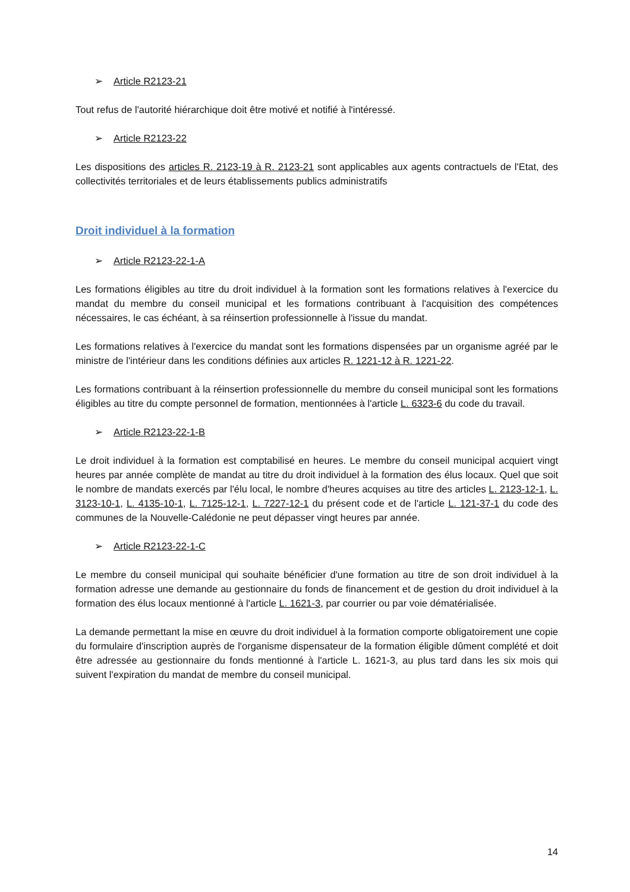➢ Article R2123-21
Tout refus de l'autorité hiérarchique doit être motivé et notifié à l'intéressé.
➢ Article R2123-22
Les dispositions des articles R. 2123-19 à R. 2123-21 sont applicables aux agents contractuels de l'Etat, des collectivités territoriales et de leurs établissements publics administratifs
Droit individuel à la formation
➢ Article R2123-22-1-A
Les formations éligibles au titre du droit individuel à la formation sont les formations relatives à l'exercice du mandat du membre du conseil municipal et les formations contribuant à l'acquisition des compétences nécessaires, le cas échéant, à sa réinsertion professionnelle à l'issue du mandat.
Les formations relatives à l'exercice du mandat sont les formations dispensées par un organisme agréé par le ministre de l'intérieur dans les conditions définies aux articles R. 1221-12 à R. 1221-22.
Les formations contribuant à la réinsertion professionnelle du membre du conseil municipal sont les formations éligibles au titre du compte personnel de formation, mentionnées à l'article L. 6323-6 du code du travail.
➢ Article R2123-22-1-B
Le droit individuel à la formation est comptabilisé en heures. Le membre du conseil municipal acquiert vingt heures par année complète de mandat au titre du droit individuel à la formation des élus locaux. Quel que soit le nombre de mandats exercés par l'élu local, le nombre d'heures acquises au titre des articles L. 2123-12-1, L. 3123-10-1, L. 4135-10-1, L. 7125-12-1, L. 7227-12-1 du présent code et de l'article L. 121-37-1 du code des communes de la Nouvelle-Calédonie ne peut dépasser vingt heures par année.
➢ Article R2123-22-1-C
Le membre du conseil municipal qui souhaite bénéficier d'une formation au titre de son droit individuel à la formation adresse une demande au gestionnaire du fonds de financement et de gestion du droit individuel à la formation des élus locaux mentionné à l'article L. 1621-3, par courrier ou par voie dématérialisée.
La demande permettant la mise en œuvre du droit individuel à la formation comporte obligatoirement une copie du formulaire d'inscription auprès de l'organisme dispensateur de la formation éligible dûment complété et doit être adressée au gestionnaire du fonds mentionné à l'article L. 1621-3, au plus tard dans les six mois qui suivent l'expiration du mandat de membre du conseil municipal.
14